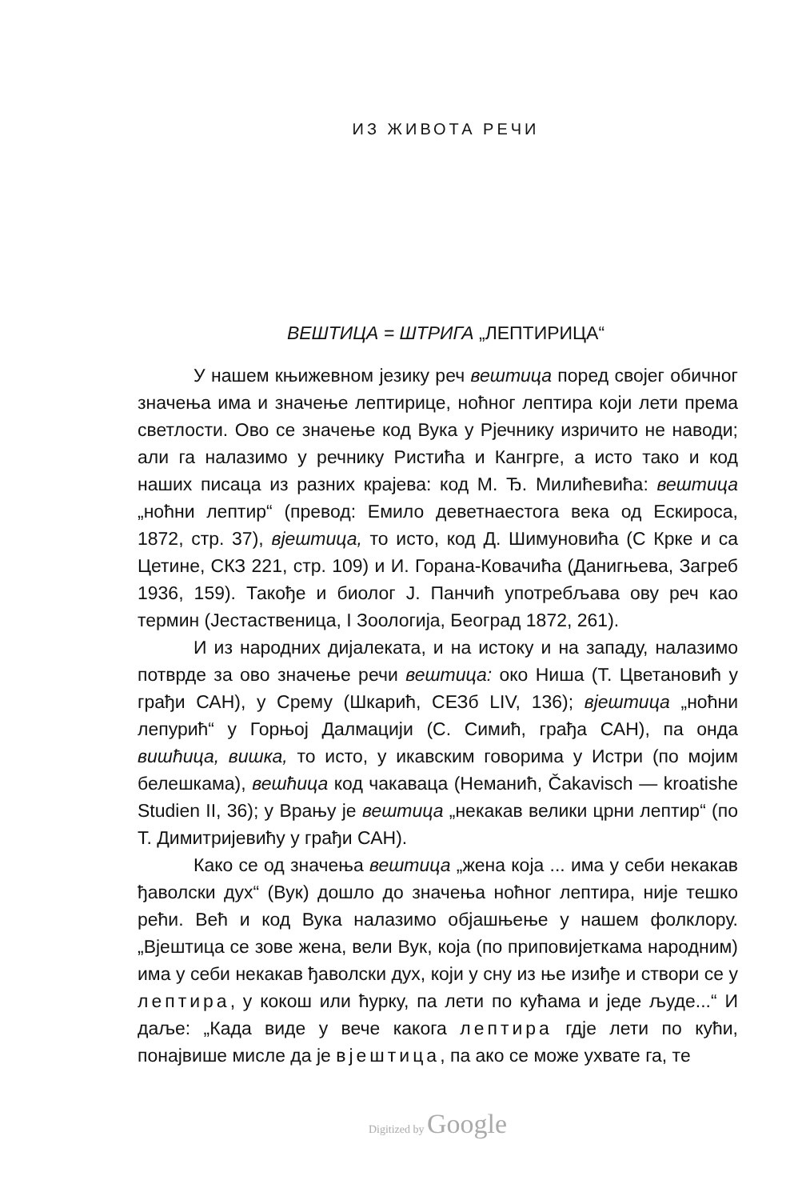ИЗ ЖИВОТА РЕЧИ
ВЕШТИЦА = ШТРИГА „ЛЕПТИРИЦА“
У нашем књижевном језику реч вештица поред својег обичног значења има и значење лептирице, ноћног лептира који лети према светлости. Ово се значење код Вука у Рјечнику изричито не наводи; али га налазимо у речнику Ристића и Кангрге, а исто тако и код наших писаца из разних крајева: код М. Ђ. Милићевића: вештица „ноћни лептир“ (превод: Емило деветнаестога века од Ескироса, 1872, стр. 37), вјештица, то исто, код Д. Шимуновића (С Крке и са Цетине, СКЗ 221, стр. 109) и И. Горана-Ковачића (Даниг­њева, Загреб 1936, 159). Такође и биолог Ј. Панчић употребљава ову реч као термин (Јестаственица, I Зоологија, Београд 1872, 261).
И из народних дијалеката, и на истоку и на западу, налазимо потврде за ово значење речи вештица: око Ниша (Т. Цветановић у грађи САН), у Срему (Шкарић, СЕЗб LIV, 136); вјештица „ноћни лепурић“ у Горњој Далмацији (С. Симић, грађа САН), па онда вишћица, вишка, то исто, у икавским говорима у Истри (по мојим белешкама), вешћица код чакаваца (Неманић, Čakavisch — kroatishe Studien II, 36); у Врању је вештица „некакав велики црни лептир“ (по Т. Димитријевићу у грађи САН).
Како се од значења вештица „жена која ... има у себи некакав ђаволски дух“ (Вук) дошло до значења ноћног лептира, није тешко рећи. Већ и код Вука налазимо објашњење у нашем фолклору. „Вјештица се зове жена, вели Вук, која (по приповијеткама народним) има у себи некакав ђаволски дух, који у сну из ње изиђе и створи се у лептира, у кокош или ћурку, па лети по кућама и једе људе...“ И даље: „Када виде у вече какога лептира гдје лети по кући, понајвише мисле да је вјештица, па ако се може ухвате га, те
Digitized by Google